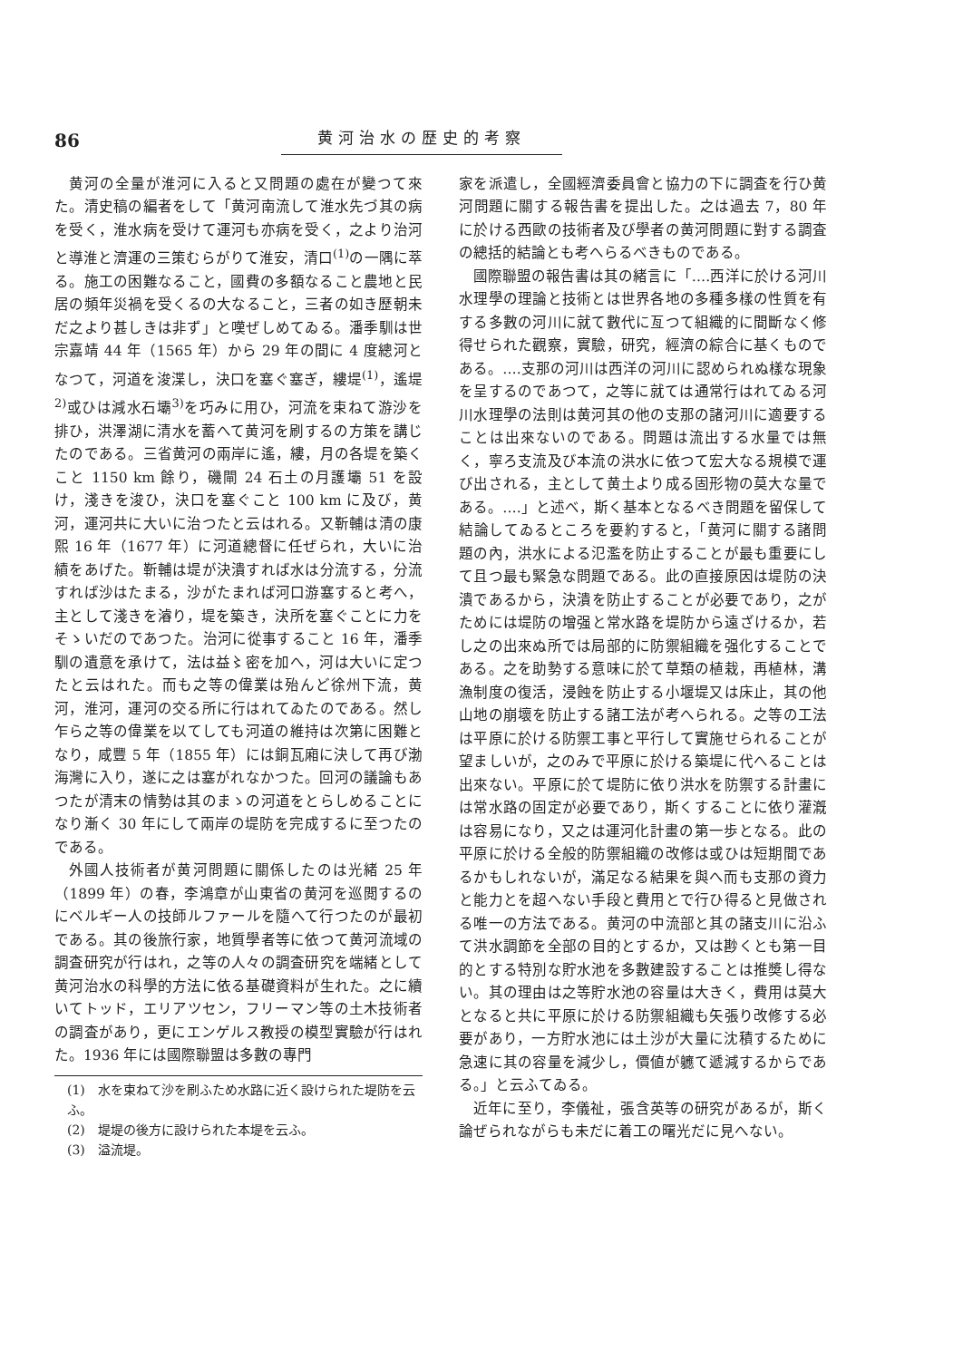86 黄河治水の歴史的考察
黄河の全量が淮河に入ると又問題の處在が變つて來た。清史稿の編者をして「黄河南流して淮水先づ其の病を受く，淮水病を受けて運河も亦病を受く，之より治河と導淮と濟運の三策むらがりて淮安，清口<sup>(1)</sup>の一隅に萃る。施工の困難なること，國費の多額なること農地と民居の頻年災禍を受くるの大なること，三者の如き歷朝未だ之より甚しきは非ず」と嘆ぜしめてゐる。潘季馴は世宗嘉靖 44 年（1565 年）から 29 年の間に 4 度總河となつて，河道を浚渫し，決口を塞ぐ塞ぎ，縷堤<sup>(1)</sup>，遙堤<sup>2)</sup>或ひは減水石壩<sup>3)</sup>を巧みに用ひ，河流を束ねて游沙を排ひ，洪澤湖に清水を蓄へて黄河を刷するの方策を講じたのである。三省黄河の兩岸に遙，縷，月の各堤を築くこと 1150 km 餘り，磯閘 24 石土の月護壩 51 を設け，淺きを浚ひ，決口を塞ぐこと 100 km に及び，黄河，運河共に大いに治つたと云はれる。又靳輔は清の康熙 16 年（1677 年）に河道總督に任ぜられ，大いに治績をあげた。靳輔は堤が決潰すれば水は分流する，分流すれば沙はたまる，沙がたまれば河口游塞すると考へ，主として淺きを濬り，堤を築き，決所を塞ぐことに力をそゝいだのであつた。治河に從事すること 16 年，潘季馴の遺意を承けて，法は益〻密を加へ，河は大いに定つたと云はれた。而も之等の偉業は殆んど徐州下流，黄河，淮河，運河の交る所に行はれてゐたのである。然し乍ら之等の偉業を以てしても河道の維持は次第に困難となり，咸豐 5 年（1855 年）には銅瓦廂に決して再び渤海灣に入り，遂に之は塞がれなかつた。回河の議論もあつたが清末の情勢は其のまゝの河道をとらしめることになり漸く 30 年にして兩岸の堤防を完成するに至つたのである。
外國人技術者が黄河問題に關係したのは光緒 25 年（1899 年）の春，李鴻章が山東省の黄河を巡閲するのにベルギー人の技師ルファールを隨へて行つたのが最初である。其の後旅行家，地質學者等に依つて黄河流域の調査研究が行はれ，之等の人々の調査研究を端緒として黄河治水の科學的方法に依る基礎資料が生れた。之に續いてトッド，エリアツセン，フリーマン等の土木技術者の調査があり，更にエンゲルス教授の模型實驗が行はれた。1936 年には國際聯盟は多數の專門
(1)　水を束ねて沙を刷ふため水路に近く設けられた堤防を云ふ。
(2)　堤堤の後方に設けられた本堤を云ふ。
(3)　溢流堤。
家を派遣し，全國經濟委員會と協力の下に調査を行ひ黄河問題に關する報告書を提出した。之は過去 7，80 年に於ける西歐の技術者及び學者の黄河問題に對する調査の總括的結論とも考へらるべきものである。
國際聯盟の報告書は其の緒言に「‥‥西洋に於ける河川水理學の理論と技術とは世界各地の多種多樣の性質を有する多數の河川に就て數代に亙つて組織的に間斷なく修得せられた觀察，實驗，研究，經濟の綜合に基くものである。‥‥支那の河川は西洋の河川に認められぬ樣な現象を呈するのであつて，之等に就ては通常行はれてゐる河川水理學の法則は黄河其の他の支那の諸河川に適要することは出來ないのである。問題は流出する水量では無く，寧ろ支流及び本流の洪水に依つて宏大なる規模で運び出される，主として黄土より成る固形物の莫大な量である。‥‥」と述べ，斯く基本となるべき問題を留保して結論してゐるところを要約すると，「黄河に關する諸問題の內，洪水による氾濫を防止することが最も重要にして且つ最も緊急な問題である。此の直接原因は堤防の決潰であるから，決潰を防止することが必要であり，之がためには堤防の增强と常水路を堤防から遠ざけるか，若し之の出來ぬ所では局部的に防禦組織を强化することである。之を助勢する意味に於て草類の植栽，再植林，溝漁制度の復活，浸蝕を防止する小堰堤又は床止，其の他山地の崩壞を防止する諸工法が考へられる。之等の工法は平原に於ける防禦工事と平行して實施せられることが望ましいが，之のみで平原に於ける築堤に代へることは出來ない。平原に於て堤防に依り洪水を防禦する計畫には常水路の固定が必要であり，斯くすることに依り灌漑は容易になり，又之は運河化計畫の第一歩となる。此の平原に於ける全般的防禦組織の改修は或ひは短期間であるかもしれないが，滿足なる結果を與へ而も支那の資力と能力とを超へない手段と費用とで行ひ得ると見做される唯一の方法である。黄河の中流部と其の諸支川に沿ふて洪水調節を全部の目的とするか，又は尠くとも第一目的とする特別な貯水池を多數建設することは推奬し得ない。其の理由は之等貯水池の容量は大きく，費用は莫大となると共に平原に於ける防禦組織も矢張り改修する必要があり，一方貯水池には土沙が大量に沈積するために急速に其の容量を減少し，價値が軈て遞減するからである。」と云ふてゐる。
近年に至り，李儀祉，張含英等の研究があるが，斯く論ぜられながらも未だに着工の曙光だに見へない。